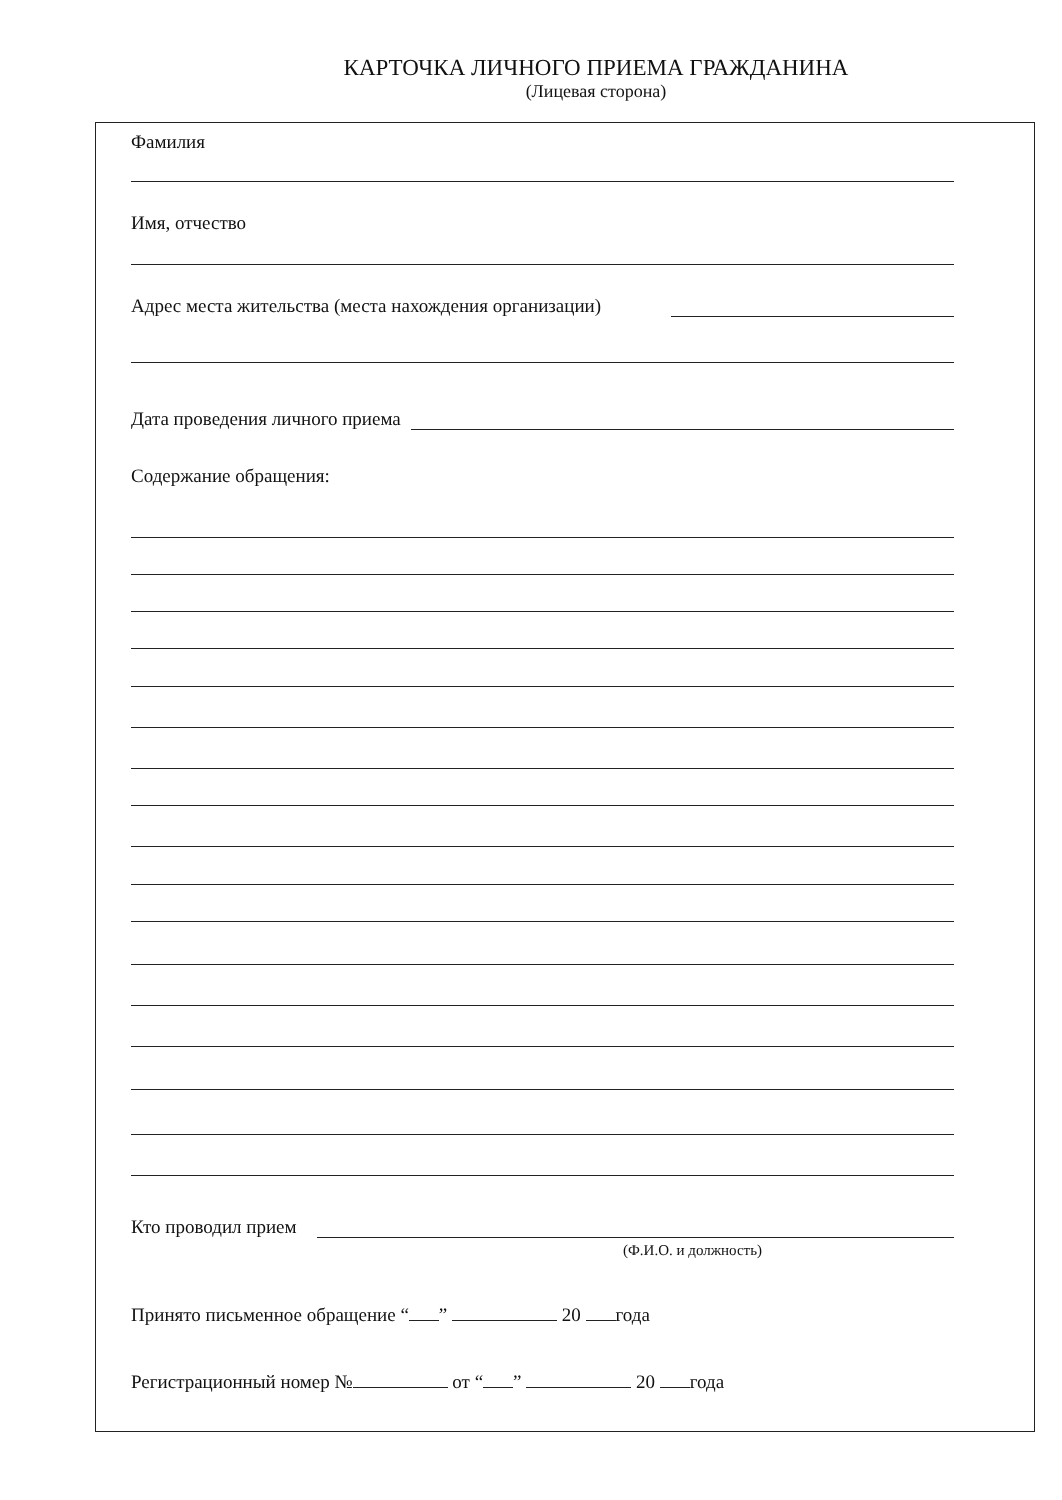КАРТОЧКА ЛИЧНОГО ПРИЕМА ГРАЖДАНИНА
(Лицевая сторона)
Фамилия
Имя, отчество
Адрес места жительства (места нахождения организации)
Дата проведения личного приема
Содержание обращения:
Кто проводил прием
(Ф.И.О. и должность)
Принято письменное обращение “ ” 20 года
Регистрационный номер № от “ ” 20 года